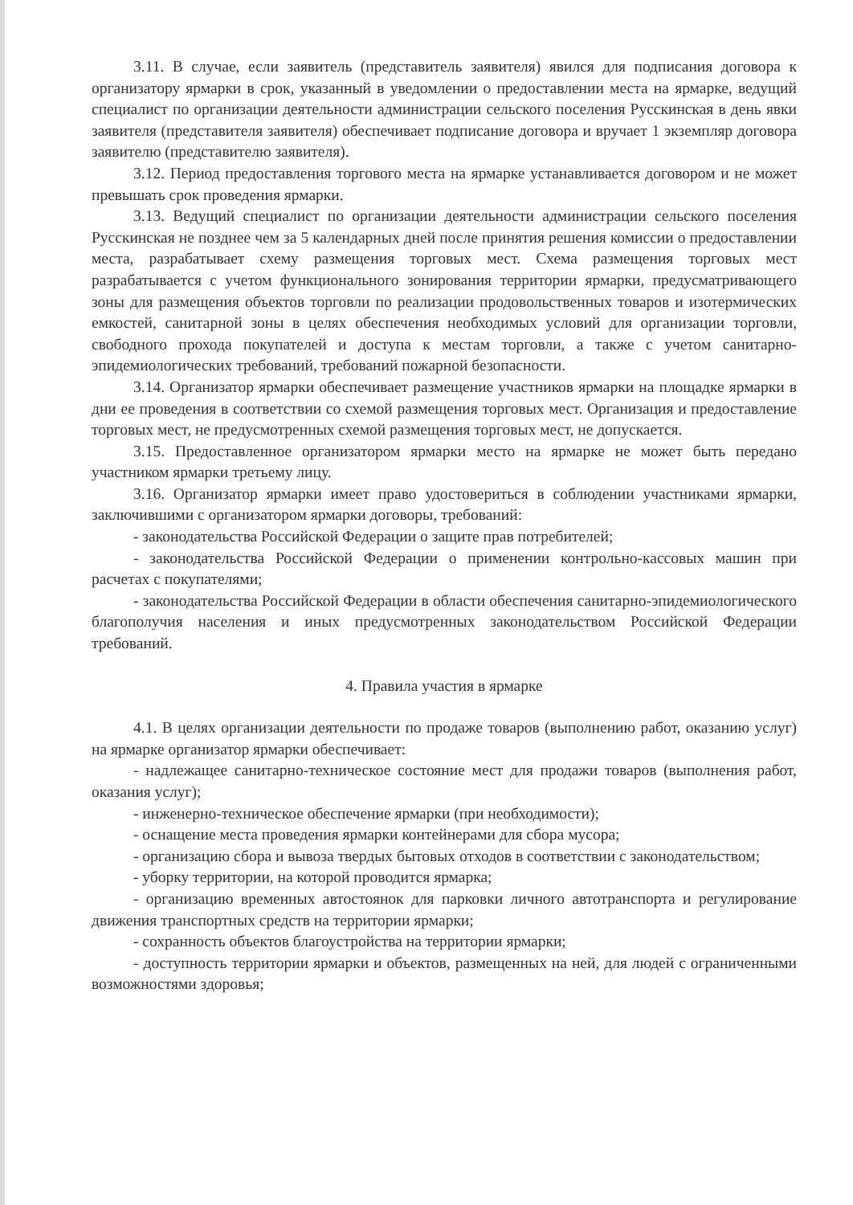3.11. В случае, если заявитель (представитель заявителя) явился для подписания договора к организатору ярмарки в срок, указанный в уведомлении о предоставлении места на ярмарке, ведущий специалист по организации деятельности администрации сельского поселения Русскинская в день явки заявителя (представителя заявителя) обеспечивает подписание договора и вручает 1 экземпляр договора заявителю (представителю заявителя).
3.12. Период предоставления торгового места на ярмарке устанавливается договором и не может превышать срок проведения ярмарки.
3.13. Ведущий специалист по организации деятельности администрации сельского поселения Русскинская не позднее чем за 5 календарных дней после принятия решения комиссии о предоставлении места, разрабатывает схему размещения торговых мест. Схема размещения торговых мест разрабатывается с учетом функционального зонирования территории ярмарки, предусматривающего зоны для размещения объектов торговли по реализации продовольственных товаров и изотермических емкостей, санитарной зоны в целях обеспечения необходимых условий для организации торговли, свободного прохода покупателей и доступа к местам торговли, а также с учетом санитарно-эпидемиологических требований, требований пожарной безопасности.
3.14. Организатор ярмарки обеспечивает размещение участников ярмарки на площадке ярмарки в дни ее проведения в соответствии со схемой размещения торговых мест. Организация и предоставление торговых мест, не предусмотренных схемой размещения торговых мест, не допускается.
3.15. Предоставленное организатором ярмарки место на ярмарке не может быть передано участником ярмарки третьему лицу.
3.16. Организатор ярмарки имеет право удостовериться в соблюдении участниками ярмарки, заключившими с организатором ярмарки договоры, требований:
- законодательства Российской Федерации о защите прав потребителей;
- законодательства Российской Федерации о применении контрольно-кассовых машин при расчетах с покупателями;
- законодательства Российской Федерации в области обеспечения санитарно-эпидемиологического благополучия населения и иных предусмотренных законодательством Российской Федерации требований.
4. Правила участия в ярмарке
4.1. В целях организации деятельности по продаже товаров (выполнению работ, оказанию услуг) на ярмарке организатор ярмарки обеспечивает:
- надлежащее санитарно-техническое состояние мест для продажи товаров (выполнения работ, оказания услуг);
- инженерно-техническое обеспечение ярмарки (при необходимости);
- оснащение места проведения ярмарки контейнерами для сбора мусора;
- организацию сбора и вывоза твердых бытовых отходов в соответствии с законодательством;
- уборку территории, на которой проводится ярмарка;
- организацию временных автостоянок для парковки личного автотранспорта и регулирование движения транспортных средств на территории ярмарки;
- сохранность объектов благоустройства на территории ярмарки;
- доступность территории ярмарки и объектов, размещенных на ней, для людей с ограниченными возможностями здоровья;